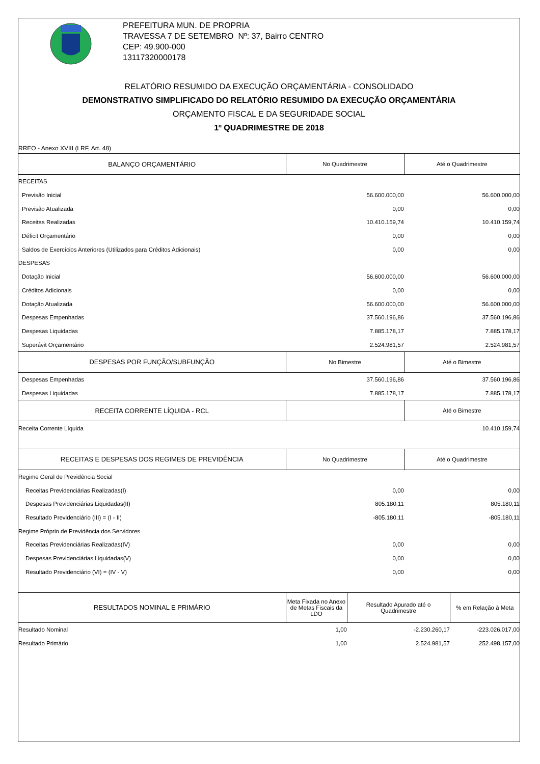PREFEITURA MUN. DE PROPRIA
TRAVESSA 7 DE SETEMBRO Nº: 37, Bairro CENTRO
CEP: 49.900-000
13117320000178
RELATÓRIO RESUMIDO DA EXECUÇÃO ORÇAMENTÁRIA - CONSOLIDADO
DEMONSTRATIVO SIMPLIFICADO DO RELATÓRIO RESUMIDO DA EXECUÇÃO ORÇAMENTÁRIA
ORÇAMENTO FISCAL E DA SEGURIDADE SOCIAL
1º QUADRIMESTRE DE 2018
RREO - Anexo XVIII (LRF, Art. 48)
| BALANÇO ORÇAMENTÁRIO | No Quadrimestre | Até o Quadrimestre |
| --- | --- | --- |
| RECEITAS | | |
| Previsão Inicial | 56.600.000,00 | 56.600.000,00 |
| Previsão Atualizada | 0,00 | 0,00 |
| Receitas Realizadas | 10.410.159,74 | 10.410.159,74 |
| Déficit Orçamentário | 0,00 | 0,00 |
| Saldos de Exercícios Anteriores (Utilizados para Créditos Adicionais) | 0,00 | 0,00 |
| DESPESAS | | |
| Dotação Inicial | 56.600.000,00 | 56.600.000,00 |
| Créditos Adicionais | 0,00 | 0,00 |
| Dotação Atualizada | 56.600.000,00 | 56.600.000,00 |
| Despesas Empenhadas | 37.560.196,86 | 37.560.196,86 |
| Despesas Liquidadas | 7.885.178,17 | 7.885.178,17 |
| Superávit Orçamentário | 2.524.981,57 | 2.524.981,57 |
| DESPESAS POR FUNÇÃO/SUBFUNÇÃO | No Bimestre | Até o Bimestre |
| Despesas Empenhadas | 37.560.196,86 | 37.560.196,86 |
| Despesas Liquidadas | 7.885.178,17 | 7.885.178,17 |
| RECEITA CORRENTE LÍQUIDA - RCL | | Até o Bimestre |
| Receita Corrente Líquida | | 10.410.159,74 |
| RECEITAS E DESPESAS DOS REGIMES DE PREVIDÊNCIA | No Quadrimestre | Até o Quadrimestre |
| Regime Geral de Previdência Social | | |
| Receitas Previdenciárias Realizadas(I) | 0,00 | 0,00 |
| Despesas Previdenciárias Liquidadas(II) | 805.180,11 | 805.180,11 |
| Resultado Previdenciário (III) = (I - II) | -805.180,11 | -805.180,11 |
| Regime Próprio de Previdência dos Servidores | | |
| Receitas Previdenciárias Realizadas(IV) | 0,00 | 0,00 |
| Despesas Previdenciárias Liquidadas(V) | 0,00 | 0,00 |
| Resultado Previdenciário (VI) = (IV - V) | 0,00 | 0,00 |
| RESULTADOS NOMINAL E PRIMÁRIO | Meta Fixada no Anexo de Metas Fiscais da LDO | Resultado Apurado até o Quadrimestre | % em Relação à Meta |
| --- | --- | --- | --- |
| Resultado Nominal | 1,00 | -2.230.260,17 | -223.026.017,00 |
| Resultado Primário | 1,00 | 2.524.981,57 | 252.498.157,00 |